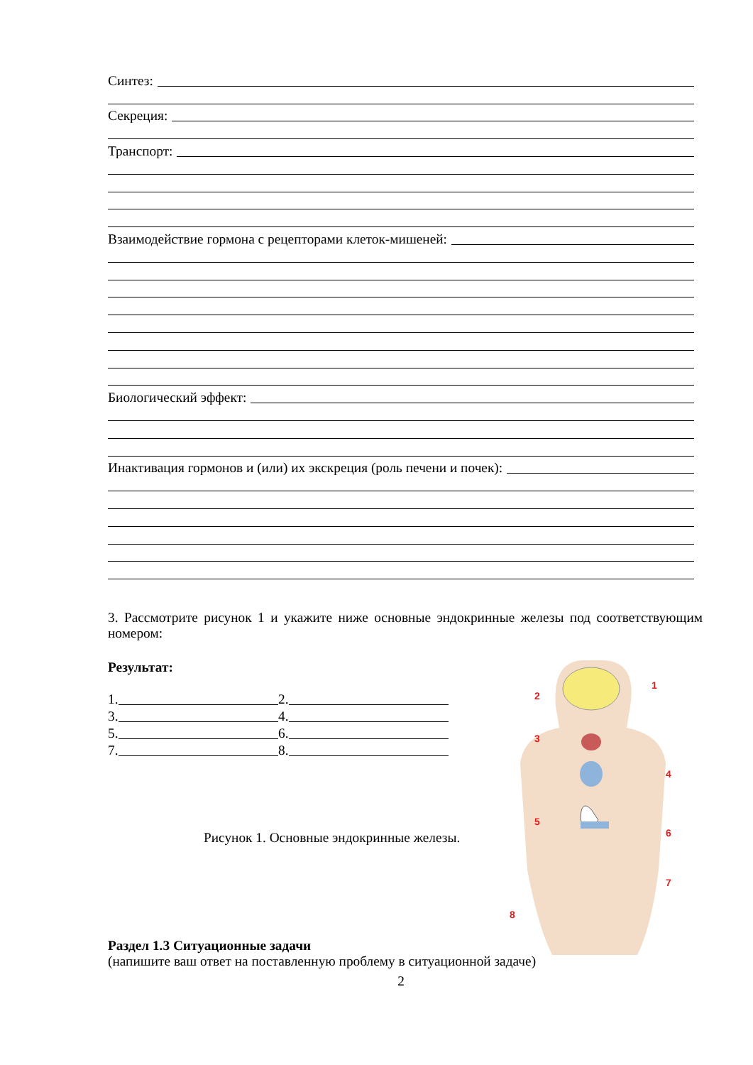Синтез:
Секреция:
Транспорт:
Взаимодействие гормона с рецепторами клеток-мишеней:
Биологический эффект:
Инактивация гормонов и (или) их экскреция (роль печени и почек):
3. Рассмотрите рисунок 1 и укажите ниже основные эндокринные железы под соответствующим номером:
Результат:
1.
2.
3.
4.
5.
6.
7.
8.
Рисунок 1. Основные эндокринные железы.
Раздел 1.3 Ситуационные задачи
(напишите ваш ответ на поставленную проблему в ситуационной задаче)
2
1
2
3
4
5
6
7
8